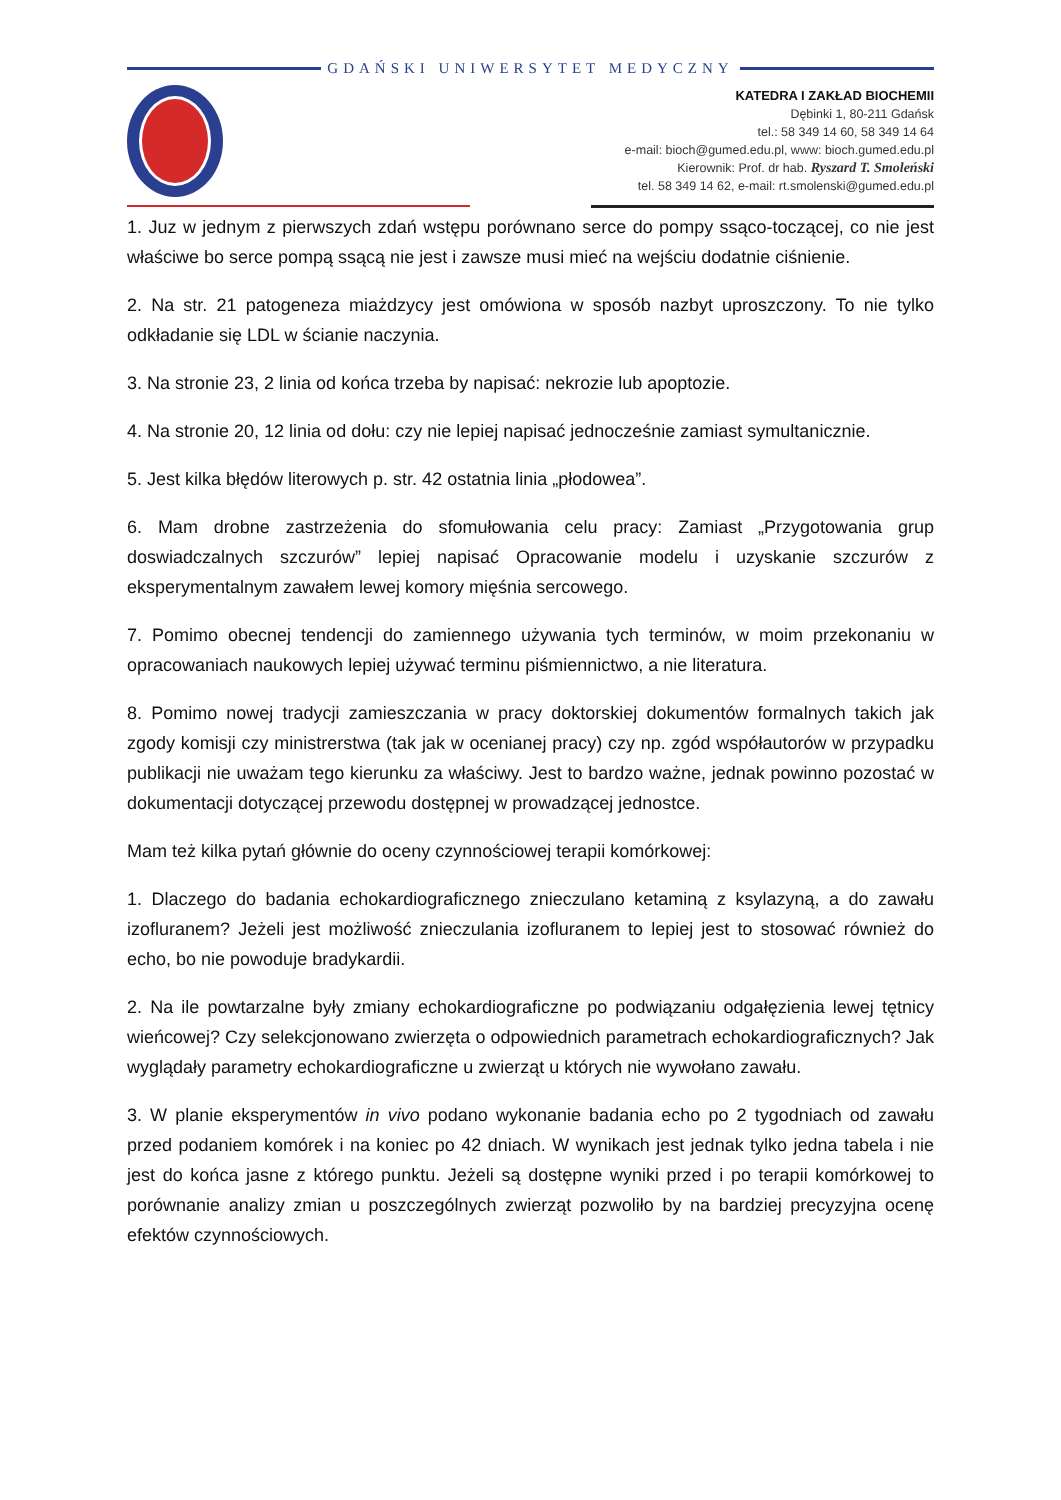GDAŃSKI UNIWERSYTET MEDYCZNY
KATEDRA I ZAKŁAD BIOCHEMII
Dębinki 1, 80-211 Gdańsk
tel.: 58 349 14 60, 58 349 14 64
e-mail: bioch@gumed.edu.pl, www: bioch.gumed.edu.pl
Kierownik: Prof. dr hab. Ryszard T. Smoleński
tel. 58 349 14 62, e-mail: rt.smolenski@gumed.edu.pl
1. Juz w jednym z pierwszych zdań wstępu porównano serce do pompy ssąco-toczącej, co nie jest właściwe bo serce pompą ssącą nie jest i zawsze musi mieć na wejściu dodatnie ciśnienie.
2. Na str. 21 patogeneza miażdzycy jest omówiona w sposób nazbyt uproszczony. To nie tylko odkładanie się LDL w ścianie naczynia.
3. Na stronie 23, 2 linia od końca trzeba by napisać: nekrozie lub apoptozie.
4. Na stronie 20, 12 linia od dołu: czy nie lepiej napisać jednocześnie zamiast symultanicznie.
5. Jest kilka błędów literowych p. str. 42 ostatnia linia „płodowea”.
6. Mam drobne zastrzeżenia do sfomułowania celu pracy: Zamiast „Przygotowania grup doswiadczalnych szczurów” lepiej napisać Opracowanie modelu i uzyskanie szczurów z eksperymentalnym zawałem lewej komory mięśnia sercowego.
7. Pomimo obecnej tendencji do zamiennego używania tych terminów, w moim przekonaniu w opracowaniach naukowych lepiej używać terminu piśmiennictwo, a nie literatura.
8. Pomimo nowej tradycji zamieszczania w pracy doktorskiej dokumentów formalnych takich jak zgody komisji czy ministrerstwa (tak jak w ocenianej pracy) czy np. zgód współautorów w przypadku publikacji nie uważam tego kierunku za właściwy. Jest to bardzo ważne, jednak powinno pozostać w dokumentacji dotyczącej przewodu dostępnej w prowadzącej jednostce.
Mam też kilka pytań głównie do oceny czynnościowej terapii komórkowej:
1. Dlaczego do badania echokardiograficznego znieczulano ketaminą z ksylazyną, a do zawału izofluranem? Jeżeli jest możliwość znieczulania izofluranem to lepiej jest to stosować również do echo, bo nie powoduje bradykardii.
2. Na ile powtarzalne były zmiany echokardiograficzne po podwiązaniu odgałęzienia lewej tętnicy wieńcowej? Czy selekcjonowano zwierzęta o odpowiednich parametrach echokardiograficznych? Jak wyglądały parametry echokardiograficzne u zwierząt u których nie wywołano zawału.
3. W planie eksperymentów in vivo podano wykonanie badania echo po 2 tygodniach od zawału przed podaniem komórek i na koniec po 42 dniach. W wynikach jest jednak tylko jedna tabela i nie jest do końca jasne z którego punktu. Jeżeli są dostępne wyniki przed i po terapii komórkowej to porównanie analizy zmian u poszczególnych zwierząt pozwoliło by na bardziej precyzyjna ocenę efektów czynnościowych.